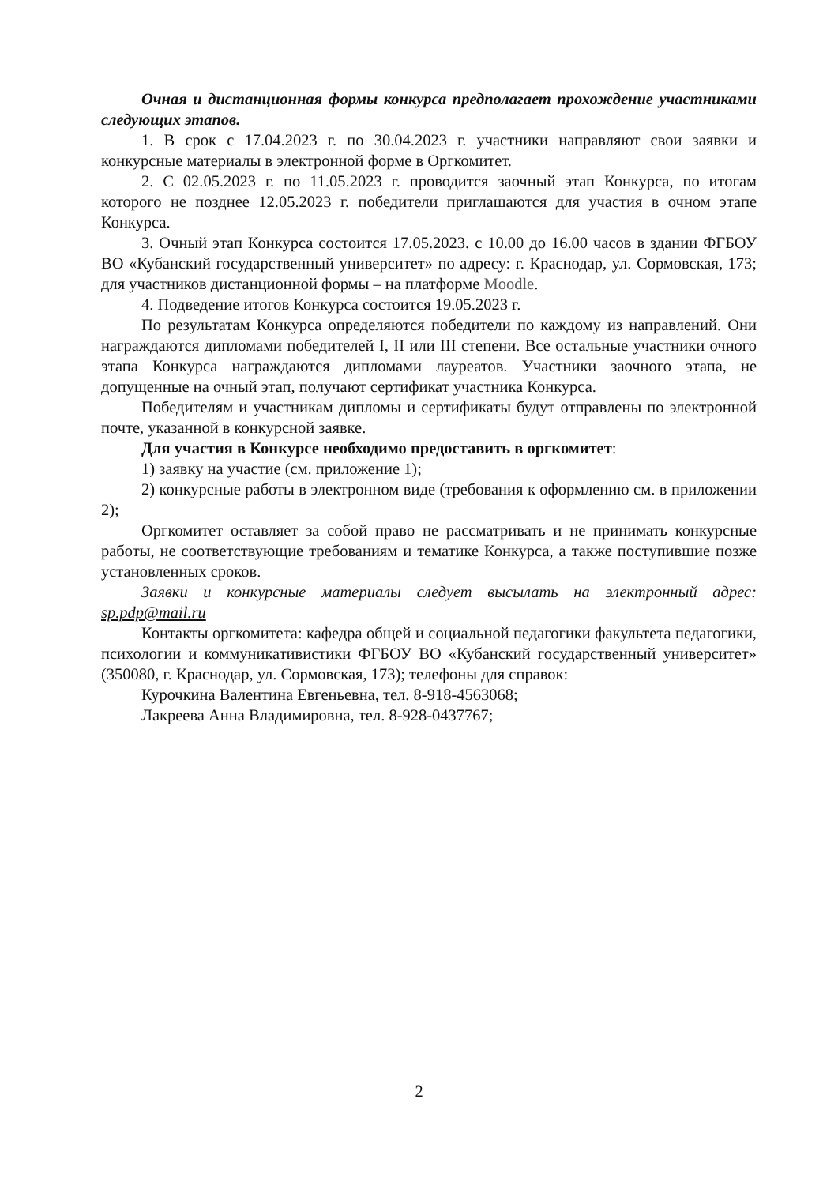Очная и дистанционная формы конкурса предполагает прохождение участниками следующих этапов.
1. В срок с 17.04.2023 г. по 30.04.2023 г. участники направляют свои заявки и конкурсные материалы в электронной форме в Оргкомитет.
2. С 02.05.2023 г. по 11.05.2023 г. проводится заочный этап Конкурса, по итогам которого не позднее 12.05.2023 г. победители приглашаются для участия в очном этапе Конкурса.
3. Очный этап Конкурса состоится 17.05.2023. с 10.00 до 16.00 часов в здании ФГБОУ ВО «Кубанский государственный университет» по адресу: г. Краснодар, ул. Сормовская, 173; для участников дистанционной формы – на платформе Moodle.
4. Подведение итогов Конкурса состоится 19.05.2023 г.
По результатам Конкурса определяются победители по каждому из направлений. Они награждаются дипломами победителей I, II или III степени. Все остальные участники очного этапа Конкурса награждаются дипломами лауреатов. Участники заочного этапа, не допущенные на очный этап, получают сертификат участника Конкурса.
Победителям и участникам дипломы и сертификаты будут отправлены по электронной почте, указанной в конкурсной заявке.
Для участия в Конкурсе необходимо предоставить в оргкомитет:
1) заявку на участие (см. приложение 1);
2) конкурсные работы в электронном виде (требования к оформлению см. в приложении 2);
Оргкомитет оставляет за собой право не рассматривать и не принимать конкурсные работы, не соответствующие требованиям и тематике Конкурса, а также поступившие позже установленных сроков.
Заявки и конкурсные материалы следует высылать на электронный адрес: sp.pdp@mail.ru
Контакты оргкомитета: кафедра общей и социальной педагогики факультета педагогики, психологии и коммуникативистики ФГБОУ ВО «Кубанский государственный университет» (350080, г. Краснодар, ул. Сормовская, 173); телефоны для справок:
Курочкина Валентина Евгеньевна, тел. 8-918-4563068;
Лакреева Анна Владимировна, тел. 8-928-0437767;
2